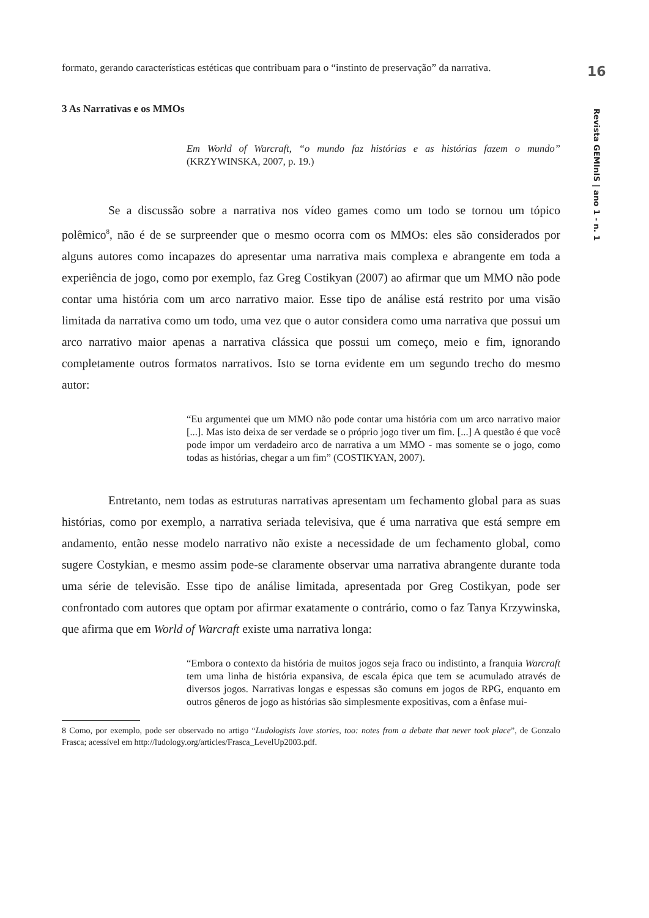16
Revista GEMInIS | ano 1 - n. 1
formato, gerando características estéticas que contribuam para o “instinto de preservação” da narrativa.
3 As Narrativas e os MMOs
Em World of Warcraft, “o mundo faz histórias e as histórias fazem o mundo” (KRZYWINSKA, 2007, p. 19.)
Se a discussão sobre a narrativa nos vídeo games como um todo se tornou um tópico polêmico<sup>8</sup>, não é de se surpreender que o mesmo ocorra com os MMOs: eles são considerados por alguns autores como incapazes do apresentar uma narrativa mais complexa e abrangente em toda a experiência de jogo, como por exemplo, faz Greg Costikyan (2007) ao afirmar que um MMO não pode contar uma história com um arco narrativo maior. Esse tipo de análise está restrito por uma visão limitada da narrativa como um todo, uma vez que o autor considera como uma narrativa que possui um arco narrativo maior apenas a narrativa clássica que possui um começo, meio e fim, ignorando completamente outros formatos narrativos. Isto se torna evidente em um segundo trecho do mesmo autor:
“Eu argumentei que um MMO não pode contar uma história com um arco narrativo maior [...]. Mas isto deixa de ser verdade se o próprio jogo tiver um fim. [...] A questão é que você pode impor um verdadeiro arco de narrativa a um MMO - mas somente se o jogo, como todas as histórias, chegar a um fim” (COSTIKYAN, 2007).
Entretanto, nem todas as estruturas narrativas apresentam um fechamento global para as suas histórias, como por exemplo, a narrativa seriada televisiva, que é uma narrativa que está sempre em andamento, então nesse modelo narrativo não existe a necessidade de um fechamento global, como sugere Costykian, e mesmo assim pode-se claramente observar uma narrativa abrangente durante toda uma série de televisão. Esse tipo de análise limitada, apresentada por Greg Costikyan, pode ser confrontado com autores que optam por afirmar exatamente o contrário, como o faz Tanya Krzywinska, que afirma que em World of Warcraft existe uma narrativa longa:
“Embora o contexto da história de muitos jogos seja fraco ou indistinto, a franquia Warcraft tem uma linha de história expansiva, de escala épica que tem se acumulado através de diversos jogos. Narrativas longas e espessas são comuns em jogos de RPG, enquanto em outros gêneros de jogo as histórias são simplesmente expositivas, com a ênfase mui-
8 Como, por exemplo, pode ser observado no artigo “Ludologists love stories, too: notes from a debate that never took place”, de Gonzalo Frasca; acessível em http://ludology.org/articles/Frasca_LevelUp2003.pdf.